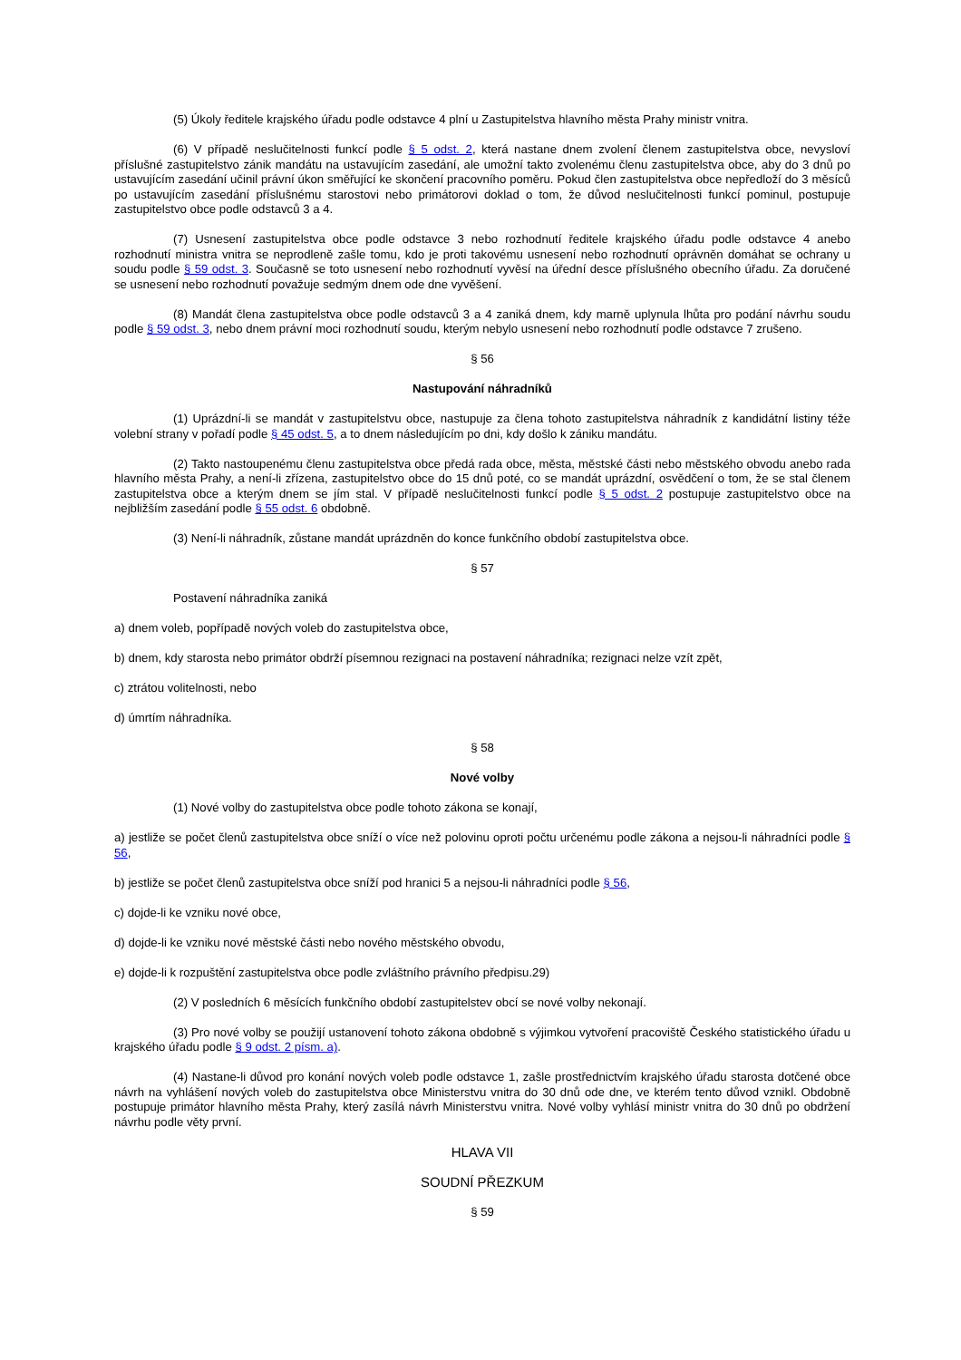(5) Úkoly ředitele krajského úřadu podle odstavce 4 plní u Zastupitelstva hlavního města Prahy ministr vnitra.
(6) V případě neslučitelnosti funkcí podle § 5 odst. 2, která nastane dnem zvolení členem zastupitelstva obce, nevysloví příslušné zastupitelstvo zánik mandátu na ustavujícím zasedání, ale umožní takto zvolenému členu zastupitelstva obce, aby do 3 dnů po ustavujícím zasedání učinil právní úkon směřující ke skončení pracovního poměru. Pokud člen zastupitelstva obce nepředloží do 3 měsíců po ustavujícím zasedání příslušnému starostovi nebo primátorovi doklad o tom, že důvod neslučitelnosti funkcí pominul, postupuje zastupitelstvo obce podle odstavců 3 a 4.
(7) Usnesení zastupitelstva obce podle odstavce 3 nebo rozhodnutí ředitele krajského úřadu podle odstavce 4 anebo rozhodnutí ministra vnitra se neprodleně zašle tomu, kdo je proti takovému usnesení nebo rozhodnutí oprávněn domáhat se ochrany u soudu podle § 59 odst. 3. Současně se toto usnesení nebo rozhodnutí vyvěsí na úřední desce příslušného obecního úřadu. Za doručené se usnesení nebo rozhodnutí považuje sedmým dnem ode dne vyvěšení.
(8) Mandát člena zastupitelstva obce podle odstavců 3 a 4 zaniká dnem, kdy marně uplynula lhůta pro podání návrhu soudu podle § 59 odst. 3, nebo dnem právní moci rozhodnutí soudu, kterým nebylo usnesení nebo rozhodnutí podle odstavce 7 zrušeno.
§ 56
Nastupování náhradníků
(1) Uprázdní-li se mandát v zastupitelstvu obce, nastupuje za člena tohoto zastupitelstva náhradník z kandidátní listiny téže volební strany v pořadí podle § 45 odst. 5, a to dnem následujícím po dni, kdy došlo k zániku mandátu.
(2) Takto nastoupenému členu zastupitelstva obce předá rada obce, města, městské části nebo městského obvodu anebo rada hlavního města Prahy, a není-li zřízena, zastupitelstvo obce do 15 dnů poté, co se mandát uprázdní, osvědčení o tom, že se stal členem zastupitelstva obce a kterým dnem se jím stal. V případě neslučitelnosti funkcí podle § 5 odst. 2 postupuje zastupitelstvo obce na nejbližším zasedání podle § 55 odst. 6 obdobně.
(3) Není-li náhradník, zůstane mandát uprázdněn do konce funkčního období zastupitelstva obce.
§ 57
Postavení náhradníka zaniká
a) dnem voleb, popřípadě nových voleb do zastupitelstva obce,
b) dnem, kdy starosta nebo primátor obdrží písemnou rezignaci na postavení náhradníka; rezignaci nelze vzít zpět,
c) ztrátou volitelnosti, nebo
d) úmrtím náhradníka.
§ 58
Nové volby
(1) Nové volby do zastupitelstva obce podle tohoto zákona se konají,
a) jestliže se počet členů zastupitelstva obce sníží o více než polovinu oproti počtu určenému podle zákona a nejsou-li náhradníci podle § 56,
b) jestliže se počet členů zastupitelstva obce sníží pod hranici 5 a nejsou-li náhradníci podle § 56,
c) dojde-li ke vzniku nové obce,
d) dojde-li ke vzniku nové městské části nebo nového městského obvodu,
e) dojde-li k rozpuštění zastupitelstva obce podle zvláštního právního předpisu.29)
(2) V posledních 6 měsících funkčního období zastupitelstev obcí se nové volby nekonají.
(3) Pro nové volby se použijí ustanovení tohoto zákona obdobně s výjimkou vytvoření pracoviště Českého statistického úřadu u krajského úřadu podle § 9 odst. 2 písm. a).
(4) Nastane-li důvod pro konání nových voleb podle odstavce 1, zašle prostřednictvím krajského úřadu starosta dotčené obce návrh na vyhlášení nových voleb do zastupitelstva obce Ministerstvu vnitra do 30 dnů ode dne, ve kterém tento důvod vznikl. Obdobně postupuje primátor hlavního města Prahy, který zasílá návrh Ministerstvu vnitra. Nové volby vyhlásí ministr vnitra do 30 dnů po obdržení návrhu podle věty první.
HLAVA VII
SOUDNÍ PŘEZKUM
§ 59